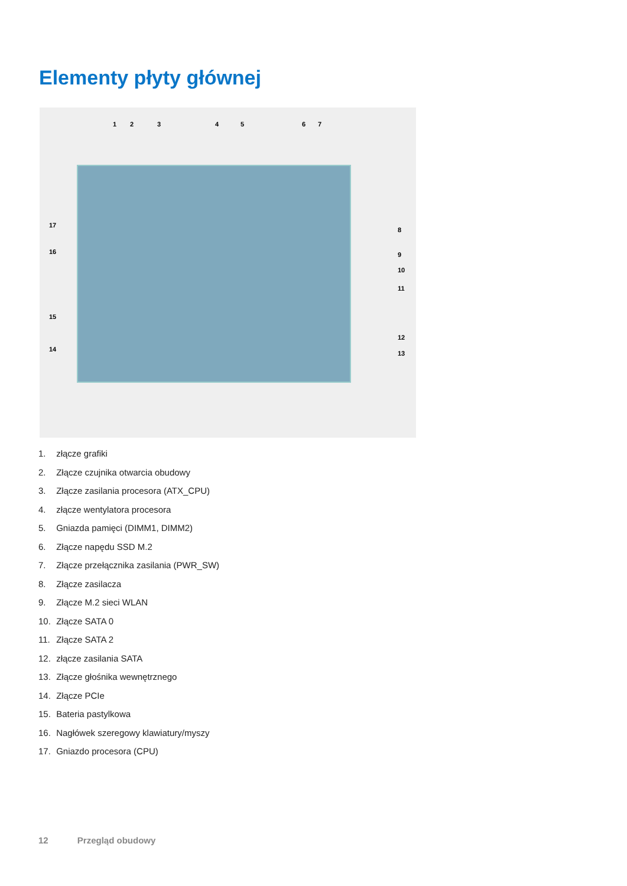Elementy płyty głównej
1 2 3 4 5 6 7
17
16
15
14
8
9
10
11
12
13
1. złącze grafiki
2. Złącze czujnika otwarcia obudowy
3. Złącze zasilania procesora (ATX_CPU)
4. złącze wentylatora procesora
5. Gniazda pamięci (DIMM1, DIMM2)
6. Złącze napędu SSD M.2
7. Złącze przełącznika zasilania (PWR_SW)
8. Złącze zasilacza
9. Złącze M.2 sieci WLAN
10. Złącze SATA 0
11. Złącze SATA 2
12. złącze zasilania SATA
13. Złącze głośnika wewnętrznego
14. Złącze PCIe
15. Bateria pastylkowa
16. Nagłówek szeregowy klawiatury/myszy
17. Gniazdo procesora (CPU)
12 Przegląd obudowy